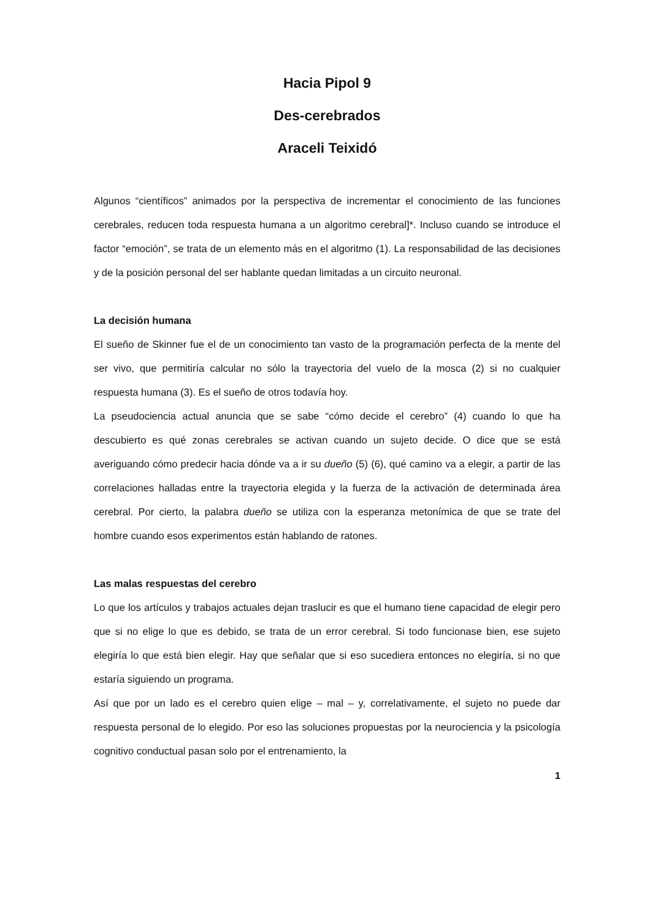Hacia Pipol 9
Des-cerebrados
Araceli Teixidó
Algunos “científicos” animados por la perspectiva de incrementar el conocimiento de las funciones cerebrales, reducen toda respuesta humana a un algoritmo cerebral]*. Incluso cuando se introduce el factor “emoción”, se trata de un elemento más en el algoritmo (1). La responsabilidad de las decisiones y de la posición personal del ser hablante quedan limitadas a un circuito neuronal.
La decisión humana
El sueño de Skinner fue el de un conocimiento tan vasto de la programación perfecta de la mente del ser vivo, que permitiría calcular no sólo la trayectoria del vuelo de la mosca (2) si no cualquier respuesta humana (3). Es el sueño de otros todavía hoy.
La pseudociencia actual anuncia que se sabe “cómo decide el cerebro” (4) cuando lo que ha descubierto es qué zonas cerebrales se activan cuando un sujeto decide. O dice que se está averiguando cómo predecir hacia dónde va a ir su dueño (5) (6), qué camino va a elegir, a partir de las correlaciones halladas entre la trayectoria elegida y la fuerza de la activación de determinada área cerebral. Por cierto, la palabra dueño se utiliza con la esperanza metonímica de que se trate del hombre cuando esos experimentos están hablando de ratones.
Las malas respuestas del cerebro
Lo que los artículos y trabajos actuales dejan traslucir es que el humano tiene capacidad de elegir pero que si no elige lo que es debido, se trata de un error cerebral. Si todo funcionase bien, ese sujeto elegiría lo que está bien elegir. Hay que señalar que si eso sucediera entonces no elegiría, si no que estaría siguiendo un programa.
Así que por un lado es el cerebro quien elige – mal – y, correlativamente, el sujeto no puede dar respuesta personal de lo elegido. Por eso las soluciones propuestas por la neurociencia y la psicología cognitivo conductual pasan solo por el entrenamiento, la
1